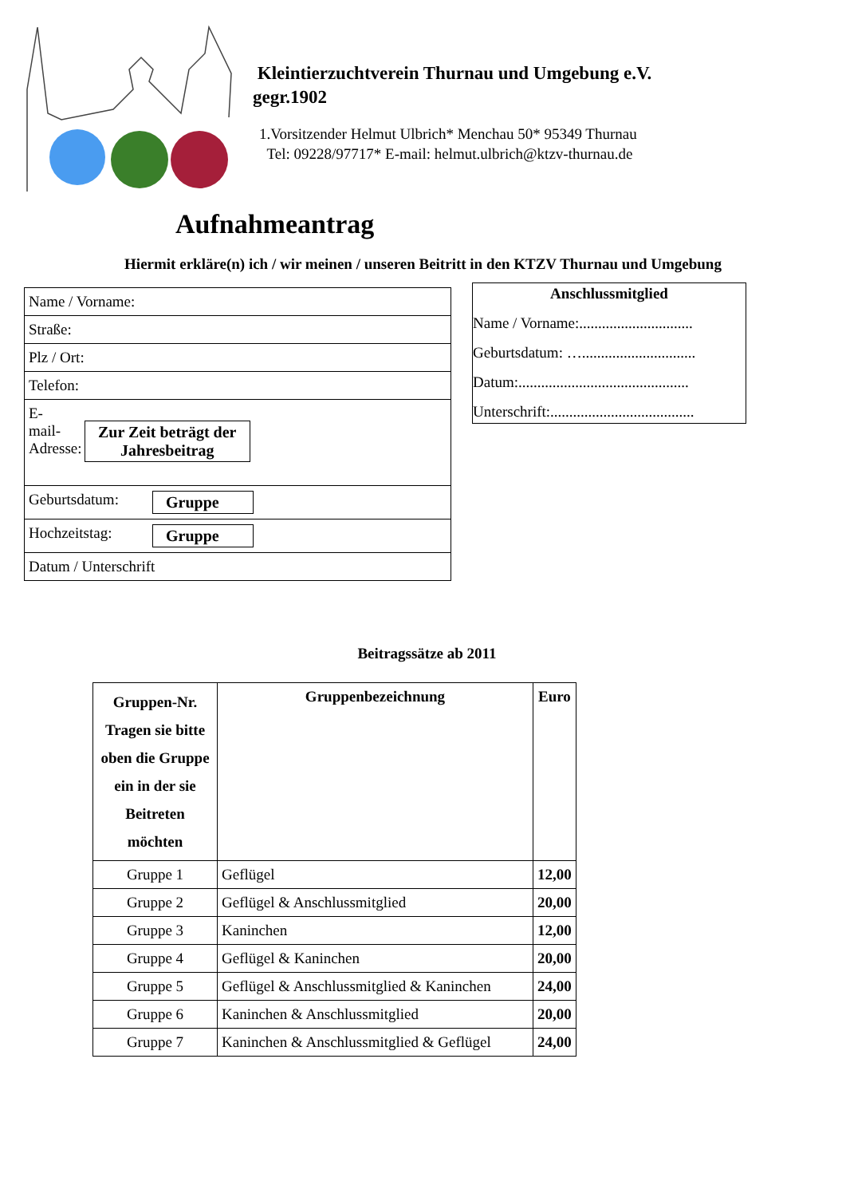Kleintierzuchtverein Thurnau und Umgebung e.V.
gegr.1902
1.Vorsitzender Helmut Ulbrich* Menchau 50* 95349 Thurnau
Tel: 09228/97717* E-mail: helmut.ulbrich@ktzv-thurnau.de
Aufnahmeantrag
Hiermit erkläre(n) ich / wir meinen / unseren Beitritt in den KTZV Thurnau und Umgebung
| Name / Vorname: |
| Straße: |
| Plz / Ort: |
| Telefon: |
| E-mail-Adresse: Zur Zeit beträgt der Jahresbeitrag |
| Geburtsdatum: Gruppe |
| Hochzeitstag: Gruppe |
| Datum / Unterschrift |
Anschlussmitglied
Name / Vorname:..............................
Geburtsdatum: …..............................
Datum:.............................................
Unterschrift:......................................
Beitragssätze ab 2011
| Gruppen-Nr. Tragen sie bitte oben die Gruppe ein in der sie Beitreten möchten | Gruppenbezeichnung | Euro |
| --- | --- | --- |
| Gruppe 1 | Geflügel | 12,00 |
| Gruppe 2 | Geflügel & Anschlussmitglied | 20,00 |
| Gruppe 3 | Kaninchen | 12,00 |
| Gruppe 4 | Geflügel & Kaninchen | 20,00 |
| Gruppe 5 | Geflügel & Anschlussmitglied & Kaninchen | 24,00 |
| Gruppe 6 | Kaninchen & Anschlussmitglied | 20,00 |
| Gruppe 7 | Kaninchen & Anschlussmitglied & Geflügel | 24,00 |